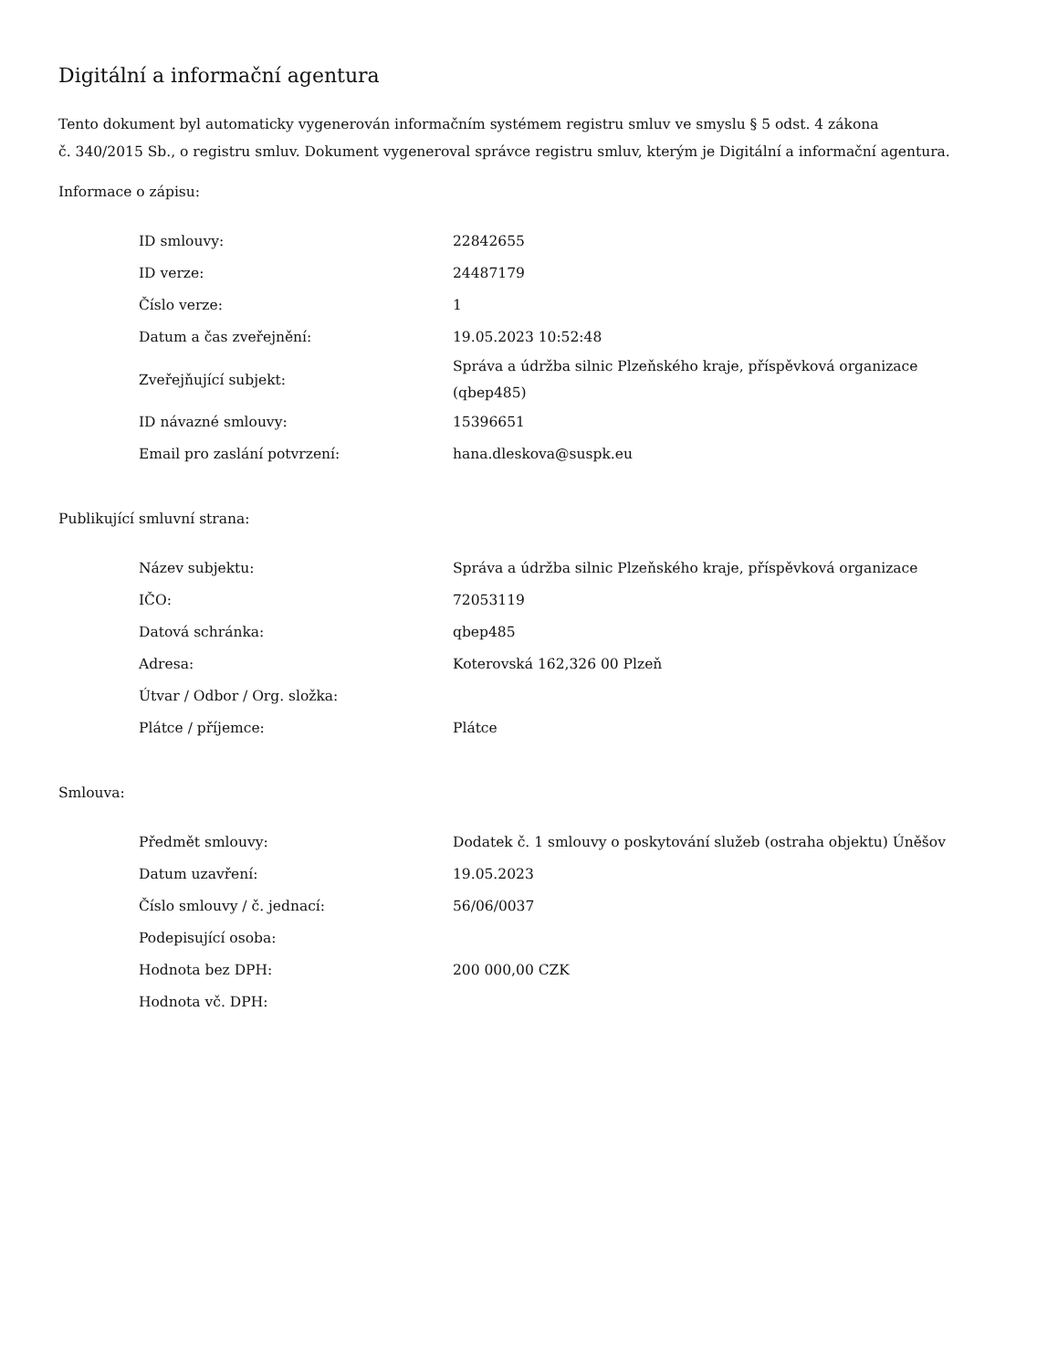Digitální a informační agentura
Tento dokument byl automaticky vygenerován informačním systémem registru smluv ve smyslu § 5 odst. 4 zákona
č. 340/2015 Sb., o registru smluv. Dokument vygeneroval správce registru smluv, kterým je Digitální a informační agentura.
Informace o zápisu:
| ID smlouvy: | 22842655 |
| ID verze: | 24487179 |
| Číslo verze: | 1 |
| Datum a čas zveřejnění: | 19.05.2023 10:52:48 |
| Zveřejňující subjekt: | Správa a údržba silnic Plzeňského kraje, příspěvková organizace (qbep485) |
| ID návazné smlouvy: | 15396651 |
| Email pro zaslání potvrzení: | hana.dleskova@suspk.eu |
Publikující smluvní strana:
| Název subjektu: | Správa a údržba silnic Plzeňského kraje, příspěvková organizace |
| IČO: | 72053119 |
| Datová schránka: | qbep485 |
| Adresa: | Koterovská 162,326 00 Plzeň |
| Útvar / Odbor / Org. složka: | |
| Plátce / příjemce: | Plátce |
Smlouva:
| Předmět smlouvy: | Dodatek č. 1 smlouvy o poskytování služeb (ostraha objektu) Úněšov |
| Datum uzavření: | 19.05.2023 |
| Číslo smlouvy / č. jednací: | 56/06/0037 |
| Podepisující osoba: | |
| Hodnota bez DPH: | 200 000,00 CZK |
| Hodnota vč. DPH: | |